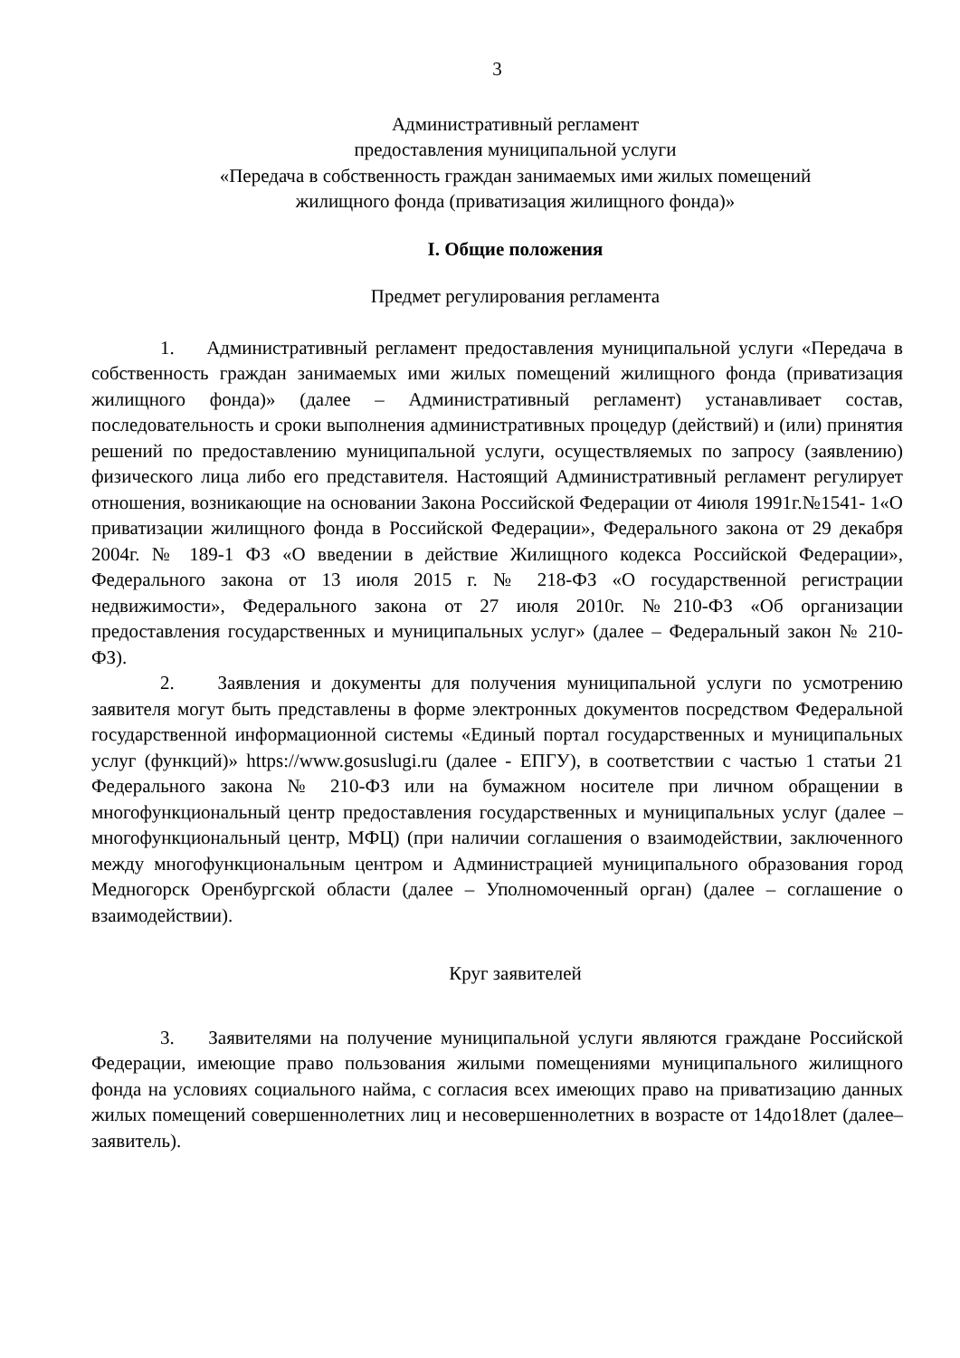3
Административный регламент
предоставления муниципальной услуги
«Передача в собственность граждан занимаемых ими жилых помещений
жилищного фонда (приватизация жилищного фонда)»
I. Общие положения
Предмет регулирования регламента
1. Административный регламент предоставления муниципальной услуги «Передача в собственность граждан занимаемых ими жилых помещений жилищного фонда (приватизация жилищного фонда)» (далее – Административный регламент) устанавливает состав, последовательность и сроки выполнения административных процедур (действий) и (или) принятия решений по предоставлению муниципальной услуги, осуществляемых по запросу (заявлению) физического лица либо его представителя. Настоящий Административный регламент регулирует отношения, возникающие на основании Закона Российской Федерации от 4июля 1991г.№1541- 1«О приватизации жилищного фонда в Российской Федерации», Федерального закона от 29 декабря 2004г. № 189-1 ФЗ «О введении в действие Жилищного кодекса Российской Федерации», Федерального закона от 13 июля 2015 г. № 218-ФЗ «О государственной регистрации недвижимости», Федерального закона от 27 июля 2010г. №210-ФЗ «Об организации предоставления государственных и муниципальных услуг» (далее – Федеральный закон № 210-ФЗ).
2. Заявления и документы для получения муниципальной услуги по усмотрению заявителя могут быть представлены в форме электронных документов посредством Федеральной государственной информационной системы «Единый портал государственных и муниципальных услуг (функций)» https://www.gosuslugi.ru (далее - ЕПГУ), в соответствии с частью 1 статьи 21 Федерального закона № 210-ФЗ или на бумажном носителе при личном обращении в многофункциональный центр предоставления государственных и муниципальных услуг (далее – многофункциональный центр, МФЦ) (при наличии соглашения о взаимодействии, заключенного между многофункциональным центром и Администрацией муниципального образования город Медногорск Оренбургской области (далее – Уполномоченный орган) (далее – соглашение о взаимодействии).
Круг заявителей
3. Заявителями на получение муниципальной услуги являются граждане Российской Федерации, имеющие право пользования жилыми помещениями муниципального жилищного фонда на условиях социального найма, с согласия всех имеющих право на приватизацию данных жилых помещений совершеннолетних лиц и несовершеннолетних в возрасте от 14до18лет (далее– заявитель).